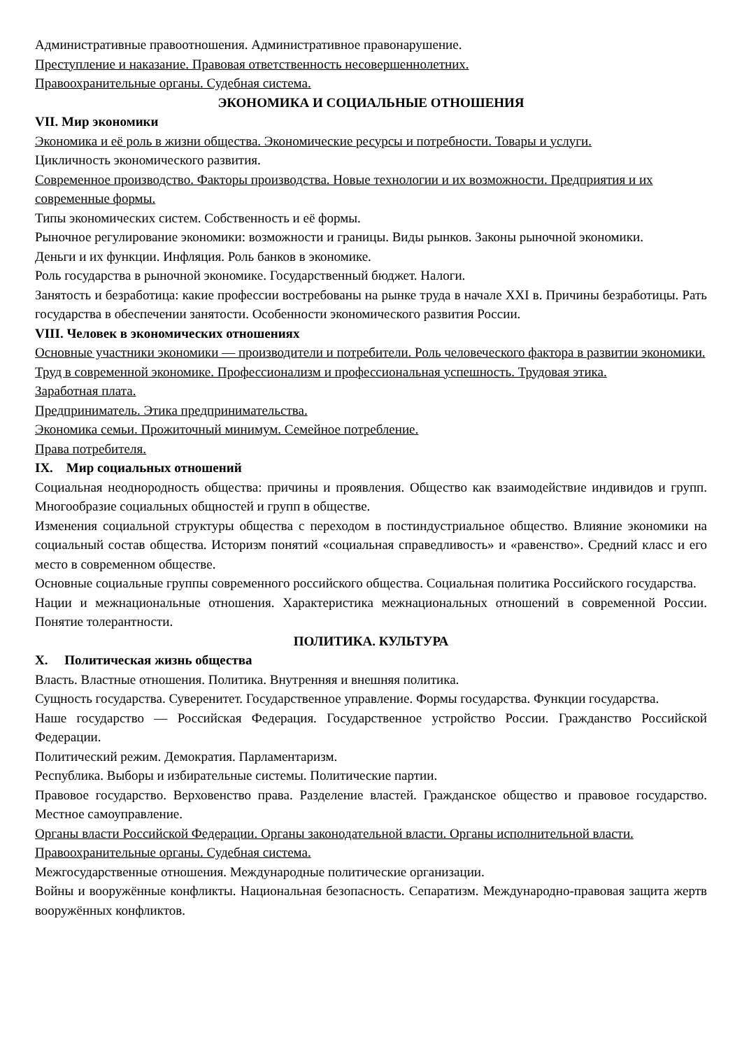Административные правоотношения. Административное правонарушение.
Преступление и наказание. Правовая ответственность несовершеннолетних.
Правоохранительные органы. Судебная система.
ЭКОНОМИКА И СОЦИАЛЬНЫЕ ОТНОШЕНИЯ
VII. Мир экономики
Экономика и её роль в жизни общества. Экономические ресурсы и потребности. Товары и услуги.
Цикличность экономического развития.
Современное производство. Факторы производства. Новые технологии и их возможности. Предприятия и их современные формы.
Типы экономических систем. Собственность и её формы.
Рыночное регулирование экономики: возможности и границы. Виды рынков. Законы рыночной экономики.
Деньги и их функции. Инфляция. Роль банков в экономике.
Роль государства в рыночной экономике. Государственный бюджет. Налоги.
Занятость и безработица: какие профессии востребованы на рынке труда в начале XXI в. Причины безработицы. Рать государства в обеспечении занятости. Особенности экономического развития России.
VIII. Человек в экономических отношениях
Основные участники экономики — производители и потребители. Роль человеческого фактора в развитии экономики.
Труд в современной экономике. Профессионализм и профессиональная успешность. Трудовая этика.
Заработная плата.
Предприниматель. Этика предпринимательства.
Экономика семьи. Прожиточный минимум. Семейное потребление.
Права потребителя.
IX. Мир социальных отношений
Социальная неоднородность общества: причины и проявления. Общество как взаимодействие индивидов и групп. Многообразие социальных общностей и групп в обществе.
Изменения социальной структуры общества с переходом в постиндустриальное общество. Влияние экономики на социальный состав общества. Историзм понятий «социальная справедливость» и «равенство». Средний класс и его место в современном обществе.
Основные социальные группы современного российского общества. Социальная политика Российского государства.
Нации и межнациональные отношения. Характеристика межнациональных отношений в современной России. Понятие толерантности.
ПОЛИТИКА. КУЛЬТУРА
X. Политическая жизнь общества
Власть. Властные отношения. Политика. Внутренняя и внешняя политика.
Сущность государства. Суверенитет. Государственное управление. Формы государства. Функции государства.
Наше государство — Российская Федерация. Государственное устройство России. Гражданство Российской Федерации.
Политический режим. Демократия. Парламентаризм.
Республика. Выборы и избирательные системы. Политические партии.
Правовое государство. Верховенство права. Разделение властей. Гражданское общество и правовое государство. Местное самоуправление.
Органы власти Российской Федерации. Органы законодательной власти. Органы исполнительной власти. Правоохранительные органы. Судебная система.
Межгосударственные отношения. Международные политические организации.
Войны и вооружённые конфликты. Национальная безопасность. Сепаратизм. Международно-правовая защита жертв вооружённых конфликтов.